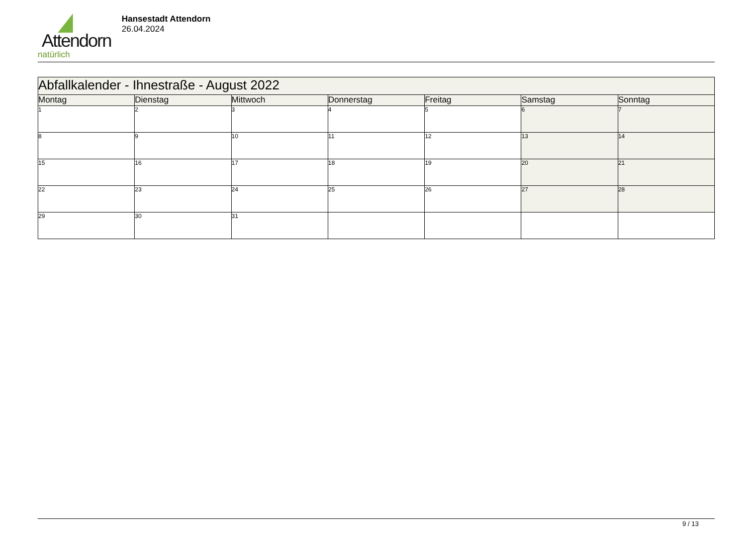Attendorn
natürlich
Hansestadt Attendorn
26.04.2024
| Abfallkalender - Ihnestraße - August 2022 | | | | | | |
| Montag | Dienstag | Mittwoch | Donnerstag | Freitag | Samstag | Sonntag |
| 1 | 2 | 3 | 4 | 5 | 6 | 7 |
| 8 | 9 | 10 | 11 | 12 | 13 | 14 |
| 15 | 16 | 17 | 18 | 19 | 20 | 21 |
| 22 | 23 | 24 | 25 | 26 | 27 | 28 |
| 29 | 30 | 31 | | | | |
9 / 13